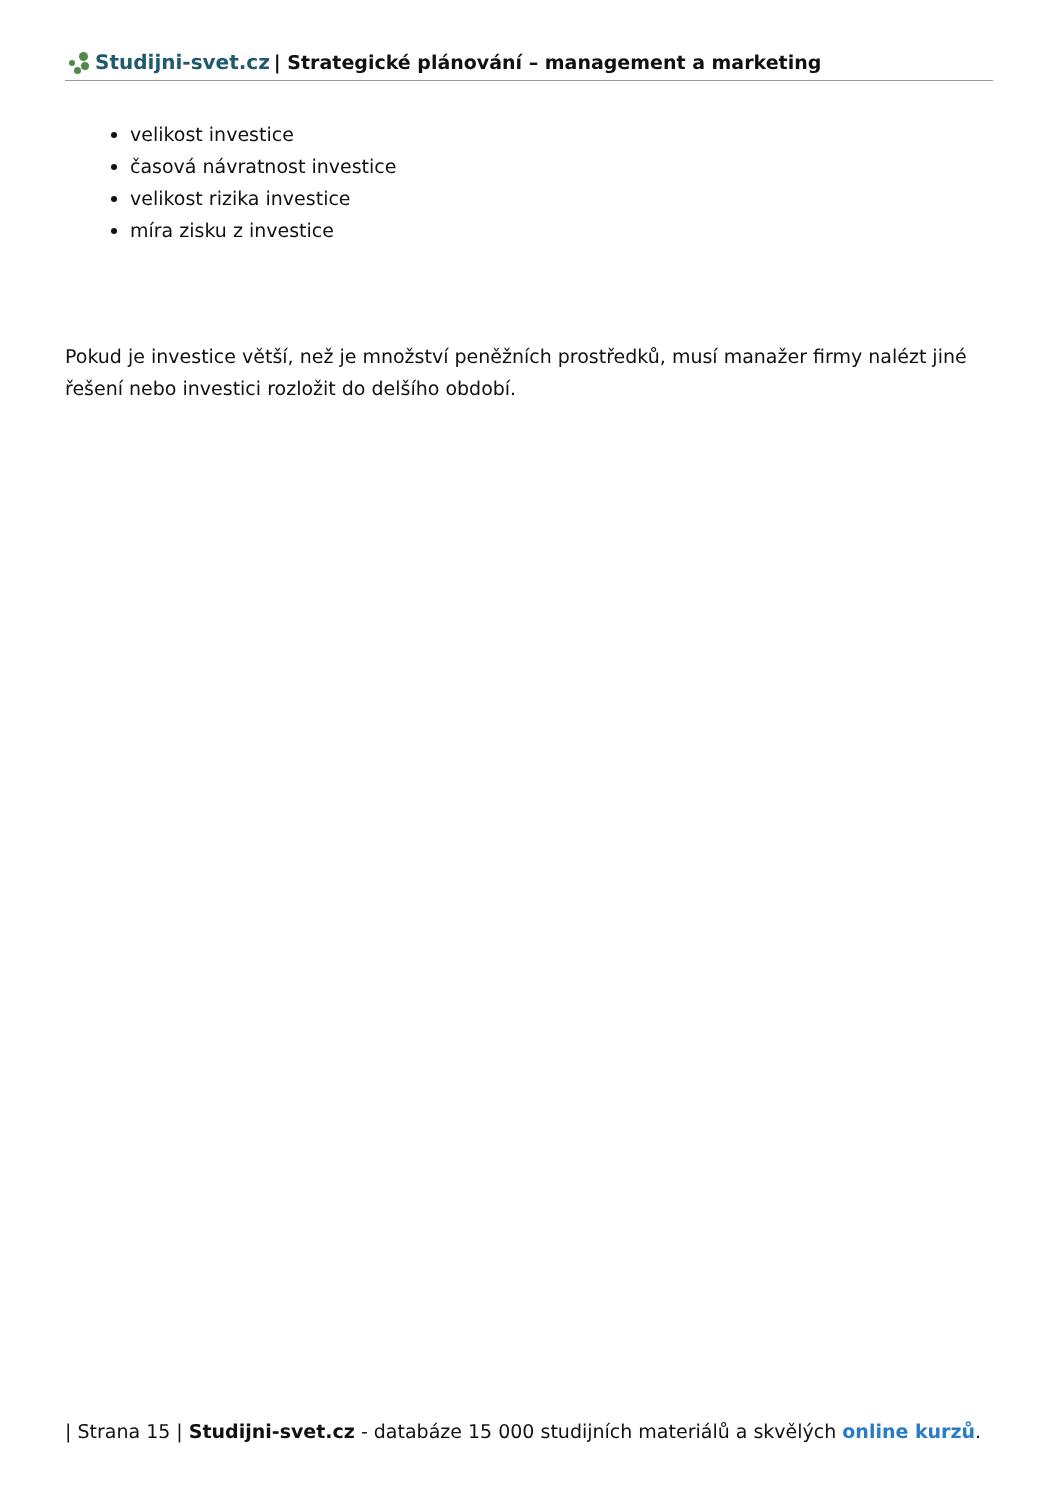Studijni-svet.cz | Strategické plánování – management a marketing
velikost investice
časová návratnost investice
velikost rizika investice
míra zisku z investice
Pokud je investice větší, než je množství peněžních prostředků, musí manažer firmy nalézt jiné řešení nebo investici rozložit do delšího období.
| Strana 15 | Studijni-svet.cz - databáze 15 000 studijních materiálů a skvělých online kurzů.